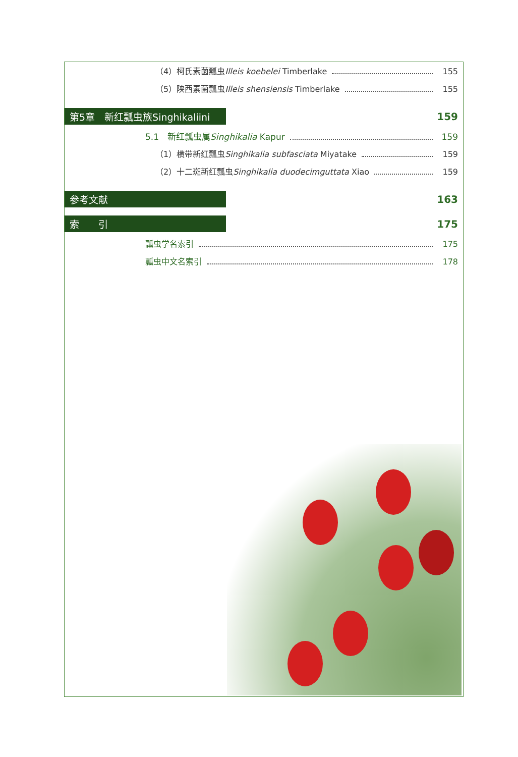（4）柯氏素菌瓢虫Illeis koebelei Timberlake 155
（5）陕西素菌瓢虫Illeis shensiensis Timberlake 155
第5章　新红瓢虫族Singhikaliini 159
5.1　新红瓢虫属Singhikalia Kapur 159
（1）横带新红瓢虫Singhikalia subfasciata Miyatake 159
（2）十二斑新红瓢虫Singhikalia duodecimguttata Xiao 159
参考文献 163
索　　引 175
瓢虫学名索引 175
瓢虫中文名索引 178